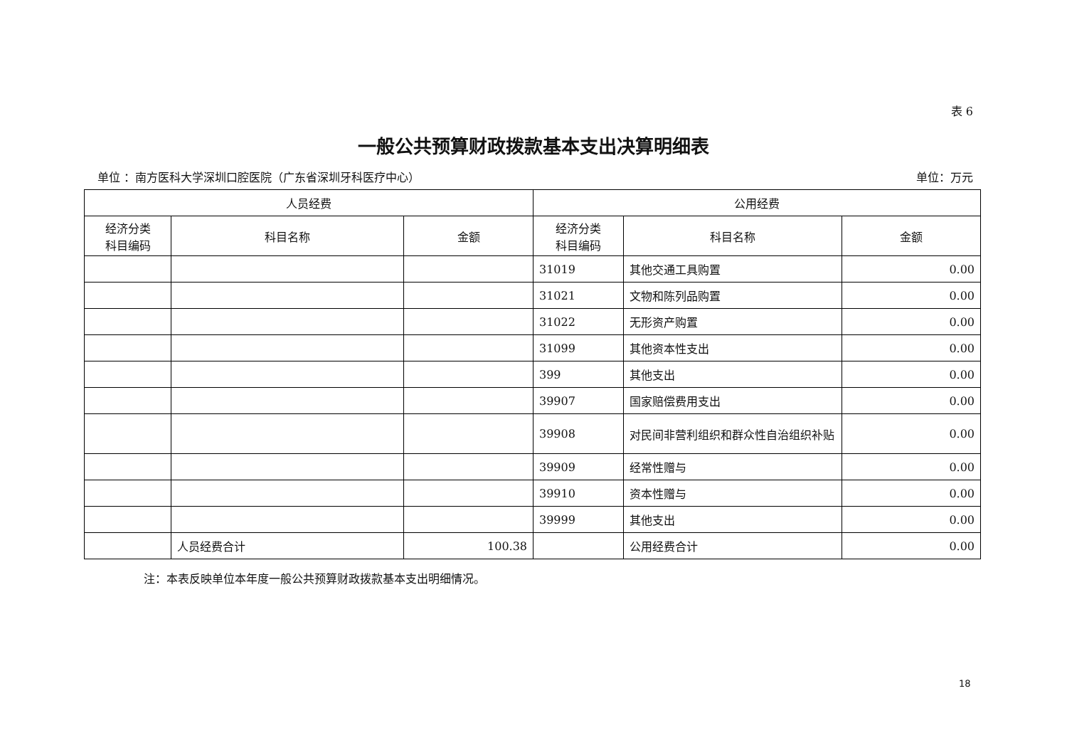表 6
一般公共预算财政拨款基本支出决算明细表
单位 ：南方医科大学深圳口腔医院（广东省深圳牙科医疗中心） 单位：万元
| 人员经费 | | | 公用经费 | | |
| --- | --- | --- | --- | --- | --- |
| 经济分类 科目编码 | 科目名称 | 金额 | 经济分类 科目编码 | 科目名称 | 金额 |
| | | | 31019 | 其他交通工具购置 | 0.00 |
| | | | 31021 | 文物和陈列品购置 | 0.00 |
| | | | 31022 | 无形资产购置 | 0.00 |
| | | | 31099 | 其他资本性支出 | 0.00 |
| | | | 399 | 其他支出 | 0.00 |
| | | | 39907 | 国家赔偿费用支出 | 0.00 |
| | | | 39908 | 对民间非营利组织和群众性自治组织补贴 | 0.00 |
| | | | 39909 | 经常性赠与 | 0.00 |
| | | | 39910 | 资本性赠与 | 0.00 |
| | | | 39999 | 其他支出 | 0.00 |
| | 人员经费合计 | 100.38 | | 公用经费合计 | 0.00 |
注：本表反映单位本年度一般公共预算财政拨款基本支出明细情况。
18